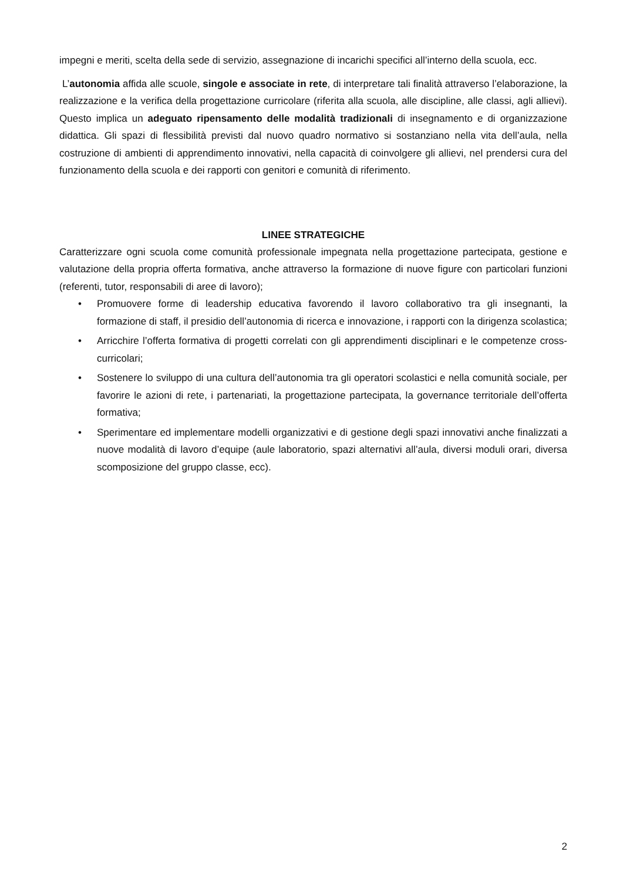impegni e meriti, scelta della sede di servizio, assegnazione di incarichi specifici all’interno della scuola, ecc.
L’autonomia affida alle scuole, singole e associate in rete, di interpretare tali finalità attraverso l’elaborazione, la realizzazione e la verifica della progettazione curricolare (riferita alla scuola, alle discipline, alle classi, agli allievi). Questo implica un adeguato ripensamento delle modalità tradizionali di insegnamento e di organizzazione didattica. Gli spazi di flessibilità previsti dal nuovo quadro normativo si sostanziano nella vita dell’aula, nella costruzione di ambienti di apprendimento innovativi, nella capacità di coinvolgere gli allievi, nel prendersi cura del funzionamento della scuola e dei rapporti con genitori e comunità di riferimento.
LINEE STRATEGICHE
Caratterizzare ogni scuola come comunità professionale impegnata nella progettazione partecipata, gestione e valutazione della propria offerta formativa, anche attraverso la formazione di nuove figure con particolari funzioni (referenti, tutor, responsabili di aree di lavoro);
• Promuovere forme di leadership educativa favorendo il lavoro collaborativo tra gli insegnanti, la formazione di staff, il presidio dell’autonomia di ricerca e innovazione, i rapporti con la dirigenza scolastica;
• Arricchire l’offerta formativa di progetti correlati con gli apprendimenti disciplinari e le competenze cross-curricolari;
• Sostenere lo sviluppo di una cultura dell’autonomia tra gli operatori scolastici e nella comunità sociale, per favorire le azioni di rete, i partenariati, la progettazione partecipata, la governance territoriale dell’offerta formativa;
• Sperimentare ed implementare modelli organizzativi e di gestione degli spazi innovativi anche finalizzati a nuove modalità di lavoro d’equipe (aule laboratorio, spazi alternativi all’aula, diversi moduli orari, diversa scomposizione del gruppo classe, ecc).
2